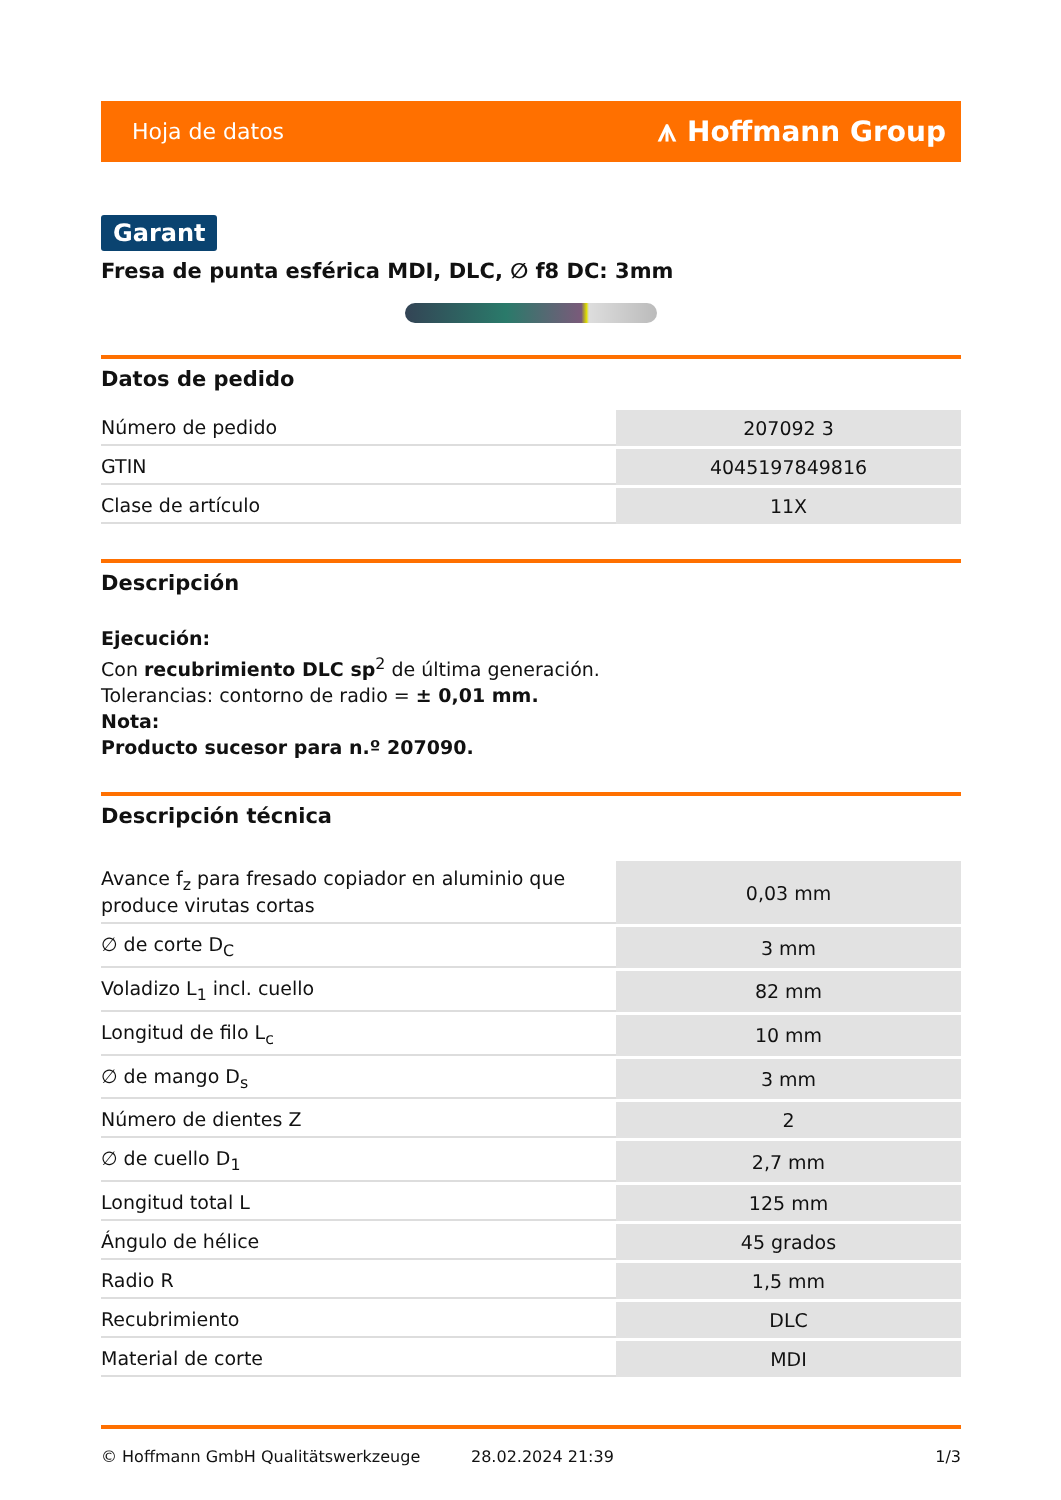Hoja de datos ⩚ Hoffmann Group
Garant
Fresa de punta esférica MDI, DLC, ∅ f8 DC: 3mm
Datos de pedido
| Número de pedido | 207092 3 |
| GTIN | 4045197849816 |
| Clase de artículo | 11X |
Descripción
Ejecución:
Con recubrimiento DLC sp<sup>2</sup> de última generación.
Tolerancias: contorno de radio = ± 0,01 mm.
Nota:
Producto sucesor para n.º 207090.
Descripción técnica
| Avance f<sub>z</sub> para fresado copiador en aluminio que produce virutas cortas | 0,03 mm |
| ∅ de corte D<sub>C</sub> | 3 mm |
| Voladizo L<sub>1</sub> incl. cuello | 82 mm |
| Longitud de filo L<sub>c</sub> | 10 mm |
| ∅ de mango D<sub>s</sub> | 3 mm |
| Número de dientes Z | 2 |
| ∅ de cuello D<sub>1</sub> | 2,7 mm |
| Longitud total L | 125 mm |
| Ángulo de hélice | 45 grados |
| Radio R | 1,5 mm |
| Recubrimiento | DLC |
| Material de corte | MDI |
© Hoffmann GmbH Qualitätswerkzeuge 28.02.2024 21:39 1/3